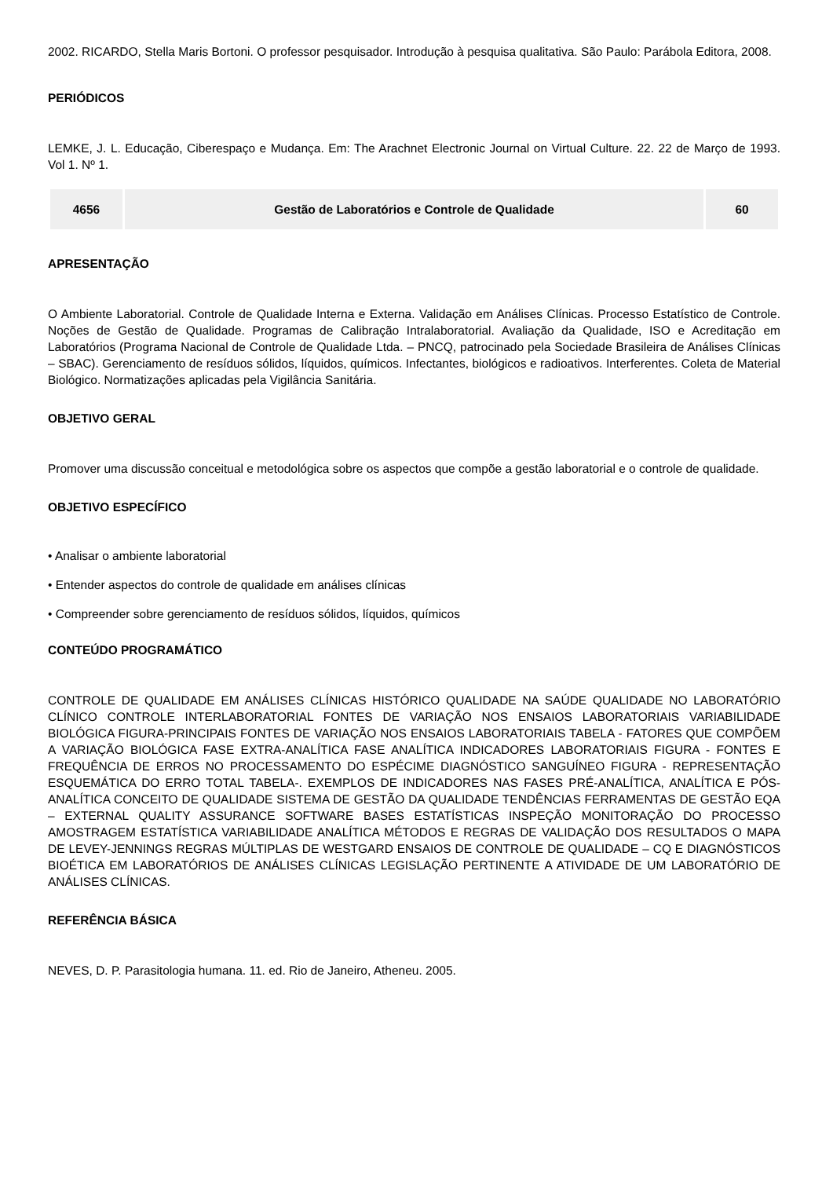2002. RICARDO, Stella Maris Bortoni. O professor pesquisador. Introdução à pesquisa qualitativa. São Paulo: Parábola Editora, 2008.
PERIÓDICOS
LEMKE, J. L. Educação, Ciberespaço e Mudança. Em: The Arachnet Electronic Journal on Virtual Culture. 22. 22 de Março de 1993. Vol 1. Nº 1.
| 4656 | Gestão de Laboratórios e Controle de Qualidade | 60 |
APRESENTAÇÃO
O Ambiente Laboratorial. Controle de Qualidade Interna e Externa. Validação em Análises Clínicas. Processo Estatístico de Controle. Noções de Gestão de Qualidade. Programas de Calibração Intralaboratorial. Avaliação da Qualidade, ISO e Acreditação em Laboratórios (Programa Nacional de Controle de Qualidade Ltda. – PNCQ, patrocinado pela Sociedade Brasileira de Análises Clínicas – SBAC). Gerenciamento de resíduos sólidos, líquidos, químicos. Infectantes, biológicos e radioativos. Interferentes. Coleta de Material Biológico. Normatizações aplicadas pela Vigilância Sanitária.
OBJETIVO GERAL
Promover uma discussão conceitual e metodológica sobre os aspectos que compõe a gestão laboratorial e o controle de qualidade.
OBJETIVO ESPECÍFICO
• Analisar o ambiente laboratorial
• Entender aspectos do controle de qualidade em análises clínicas
• Compreender sobre gerenciamento de resíduos sólidos, líquidos, químicos
CONTEÚDO PROGRAMÁTICO
CONTROLE DE QUALIDADE EM ANÁLISES CLÍNICAS HISTÓRICO QUALIDADE NA SAÚDE QUALIDADE NO LABORATÓRIO CLÍNICO CONTROLE INTERLABORATORIAL FONTES DE VARIAÇÃO NOS ENSAIOS LABORATORIAIS VARIABILIDADE BIOLÓGICA FIGURA-PRINCIPAIS FONTES DE VARIAÇÃO NOS ENSAIOS LABORATORIAIS TABELA - FATORES QUE COMPÕEM A VARIAÇÃO BIOLÓGICA FASE EXTRA-ANALÍTICA FASE ANALÍTICA INDICADORES LABORATORIAIS FIGURA - FONTES E FREQUÊNCIA DE ERROS NO PROCESSAMENTO DO ESPÉCIME DIAGNÓSTICO SANGUÍNEO FIGURA - REPRESENTAÇÃO ESQUEMÁTICA DO ERRO TOTAL TABELA-. EXEMPLOS DE INDICADORES NAS FASES PRÉ-ANALÍTICA, ANALÍTICA E PÓS-ANALÍTICA CONCEITO DE QUALIDADE SISTEMA DE GESTÃO DA QUALIDADE TENDÊNCIAS FERRAMENTAS DE GESTÃO EQA – EXTERNAL QUALITY ASSURANCE SOFTWARE BASES ESTATÍSTICAS INSPEÇÃO MONITORAÇÃO DO PROCESSO AMOSTRAGEM ESTATÍSTICA VARIABILIDADE ANALÍTICA MÉTODOS E REGRAS DE VALIDAÇÃO DOS RESULTADOS O MAPA DE LEVEY-JENNINGS REGRAS MÚLTIPLAS DE WESTGARD ENSAIOS DE CONTROLE DE QUALIDADE – CQ E DIAGNÓSTICOS BIOÉTICA EM LABORATÓRIOS DE ANÁLISES CLÍNICAS LEGISLAÇÃO PERTINENTE A ATIVIDADE DE UM LABORATÓRIO DE ANÁLISES CLÍNICAS.
REFERÊNCIA BÁSICA
NEVES, D. P. Parasitologia humana. 11. ed. Rio de Janeiro, Atheneu. 2005.